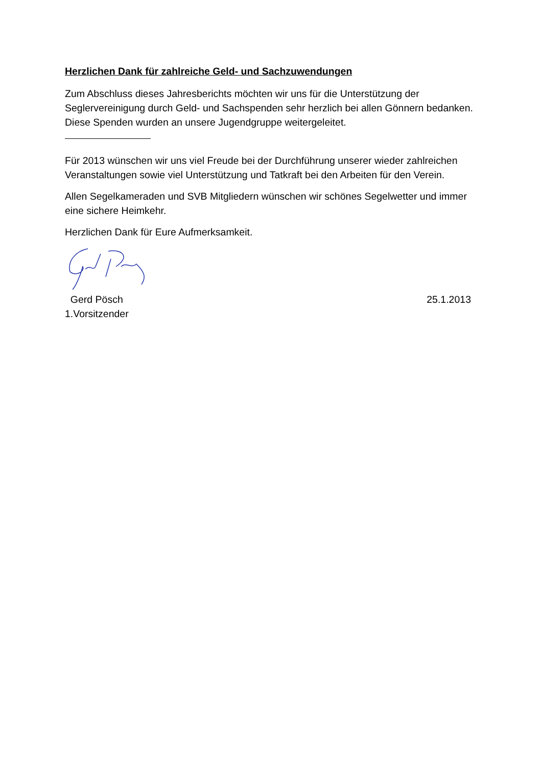Herzlichen Dank für zahlreiche Geld- und Sachzuwendungen
Zum Abschluss dieses Jahresberichts möchten wir uns für die Unterstützung der Seglervereinigung durch Geld- und Sachspenden sehr herzlich bei allen Gönnern bedanken. Diese Spenden wurden an unsere Jugendgruppe weitergeleitet.
Für 2013 wünschen wir uns viel Freude bei der Durchführung unserer wieder zahlreichen Veranstaltungen sowie viel Unterstützung und Tatkraft bei den Arbeiten für den Verein.
Allen Segelkameraden und SVB Mitgliedern wünschen wir schönes Segelwetter und immer eine sichere Heimkehr.
Herzlichen Dank für Eure Aufmerksamkeit.
Gerd Pösch 25.1.2013
1.Vorsitzender